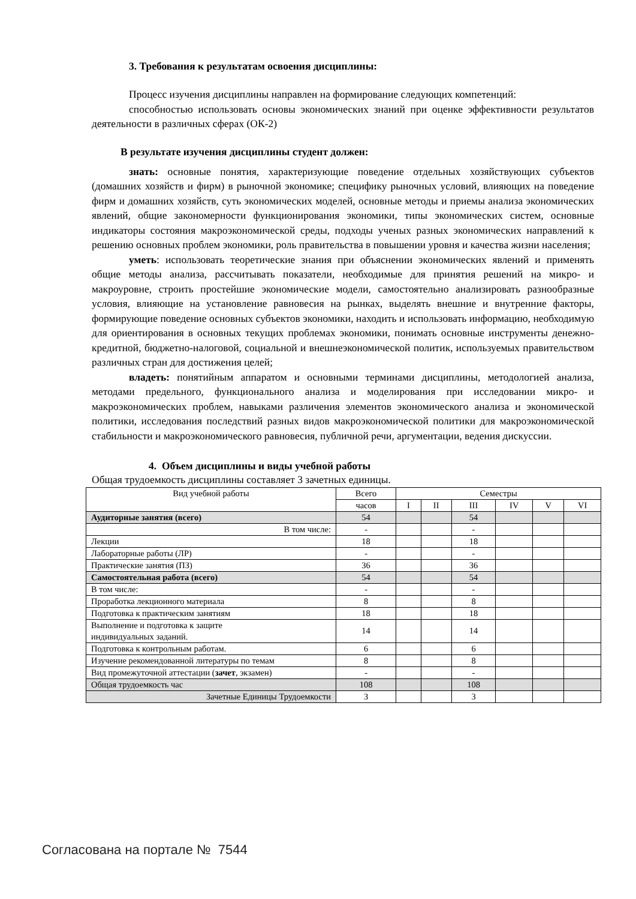3. Требования к результатам освоения дисциплины:
Процесс изучения дисциплины направлен на формирование следующих компетенций:
способностью использовать основы экономических знаний при оценке эффективности результатов деятельности в различных сферах (ОК-2)
В результате изучения дисциплины студент должен:
знать: основные понятия, характеризующие поведение отдельных хозяйствующих субъектов (домашних хозяйств и фирм) в рыночной экономике; специфику рыночных условий, влияющих на поведение фирм и домашних хозяйств, суть экономических моделей, основные методы и приемы анализа экономических явлений, общие закономерности функционирования экономики, типы экономических систем, основные индикаторы состояния макроэкономической среды, подходы ученых разных экономических направлений к решению основных проблем экономики, роль правительства в повышении уровня и качества жизни населения;
уметь: использовать теоретические знания при объяснении экономических явлений и применять общие методы анализа, рассчитывать показатели, необходимые для принятия решений на микро- и макроуровне, строить простейшие экономические модели, самостоятельно анализировать разнообразные условия, влияющие на установление равновесия на рынках, выделять внешние и внутренние факторы, формирующие поведение основных субъектов экономики, находить и использовать информацию, необходимую для ориентирования в основных текущих проблемах экономики, понимать основные инструменты денежно-кредитной, бюджетно-налоговой, социальной и внешнеэкономической политик, используемых правительством различных стран для достижения целей;
владеть: понятийным аппаратом и основными терминами дисциплины, методологией анализа, методами предельного, функционального анализа и моделирования при исследовании микро- и макроэкономических проблем, навыками различения элементов экономического анализа и экономической политики, исследования последствий разных видов макроэкономической политики для макроэкономической стабильности и макроэкономического равновесия, публичной речи, аргументации, ведения дискуссии.
4. Объем дисциплины и виды учебной работы
Общая трудоемкость дисциплины составляет 3 зачетных единицы.
| Вид учебной работы | Всего | Семестры | | | | | |
| --- | --- | --- | --- | --- | --- | --- | --- |
| | часов | I | II | III | IV | V | VI |
| Аудиторные занятия (всего) | 54 | | | 54 | | | |
| В том числе: | - | | | - | | | |
| Лекции | 18 | | | 18 | | | |
| Лабораторные работы (ЛР) | - | | | - | | | |
| Практические занятия (ПЗ) | 36 | | | 36 | | | |
| Самостоятельная работа (всего) | 54 | | | 54 | | | |
| В том числе: | - | | | - | | | |
| Проработка лекционного материала | 8 | | | 8 | | | |
| Подготовка к практическим занятиям | 18 | | | 18 | | | |
| Выполнение и подготовка к защите индивидуальных заданий. | 14 | | | 14 | | | |
| Подготовка к контрольным работам. | 6 | | | 6 | | | |
| Изучение рекомендованной литературы по темам | 8 | | | 8 | | | |
| Вид промежуточной аттестации ( зачет , экзамен) | - | | | - | | | |
| Общая трудоемкость час | 108 | | | 108 | | | |
| Зачетные Единицы Трудоемкости | 3 | | | 3 | | | |
Согласована на портале № 7544